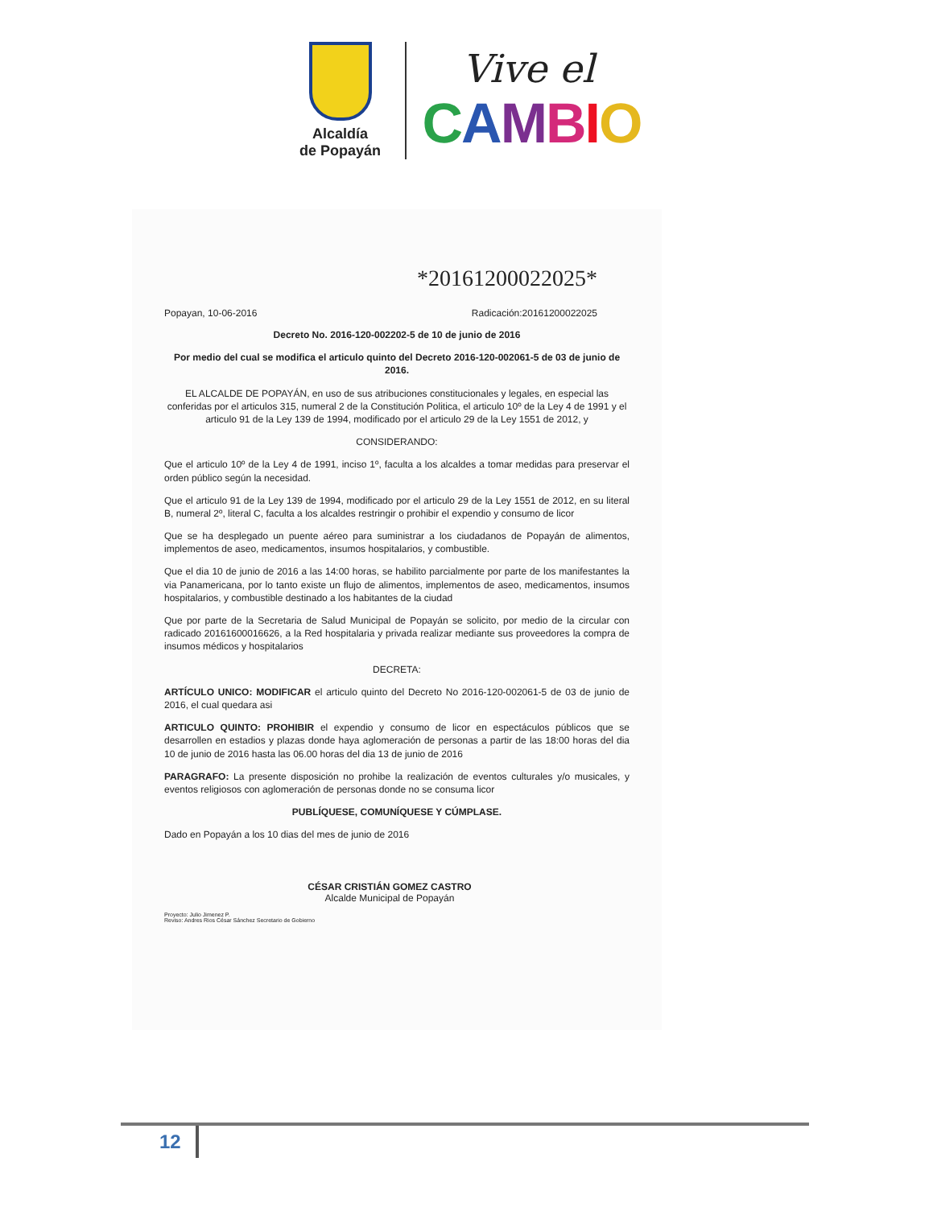Alcaldía
de Popayán
Vive el
CAMBIO
*20161200022025*
Popayan, 10-06-2016 Radicación:20161200022025
Decreto No. 2016-120-002202-5 de 10 de junio de 2016
Por medio del cual se modifica el articulo quinto del Decreto 2016-120-002061-5 de 03 de junio de 2016.
EL ALCALDE DE POPAYÁN, en uso de sus atribuciones constitucionales y legales, en especial las conferidas por el articulos 315, numeral 2 de la Constitución Politica, el articulo 10º de la Ley 4 de 1991 y el articulo 91 de la Ley 139 de 1994, modificado por el articulo 29 de la Ley 1551 de 2012, y
CONSIDERANDO:
Que el articulo 10º de la Ley 4 de 1991, inciso 1º, faculta a los alcaldes a tomar medidas para preservar el orden público según la necesidad.
Que el articulo 91 de la Ley 139 de 1994, modificado por el articulo 29 de la Ley 1551 de 2012, en su literal B, numeral 2º, literal C, faculta a los alcaldes restringir o prohibir el expendio y consumo de licor
Que se ha desplegado un puente aéreo para suministrar a los ciudadanos de Popayán de alimentos, implementos de aseo, medicamentos, insumos hospitalarios, y combustible.
Que el dia 10 de junio de 2016 a las 14:00 horas, se habilito parcialmente por parte de los manifestantes la via Panamericana, por lo tanto existe un flujo de alimentos, implementos de aseo, medicamentos, insumos hospitalarios, y combustible destinado a los habitantes de la ciudad
Que por parte de la Secretaria de Salud Municipal de Popayán se solicito, por medio de la circular con radicado 20161600016626, a la Red hospitalaria y privada realizar mediante sus proveedores la compra de insumos médicos y hospitalarios
DECRETA:
ARTÍCULO UNICO: MODIFICAR el articulo quinto del Decreto No 2016-120-002061-5 de 03 de junio de 2016, el cual quedara asi
ARTICULO QUINTO: PROHIBIR el expendio y consumo de licor en espectáculos públicos que se desarrollen en estadios y plazas donde haya aglomeración de personas a partir de las 18:00 horas del dia 10 de junio de 2016 hasta las 06.00 horas del dia 13 de junio de 2016
PARAGRAFO: La presente disposición no prohibe la realización de eventos culturales y/o musicales, y eventos religiosos con aglomeración de personas donde no se consuma licor
PUBLÍQUESE, COMUNÍQUESE Y CÚMPLASE.
Dado en Popayán a los 10 dias del mes de junio de 2016
CÉSAR CRISTIÁN GOMEZ CASTRO
Alcalde Municipal de Popayán
Proyecto: Julio Jimenez P.
Reviso: Andres Rios César Sánchez Secretario de Gobierno
12